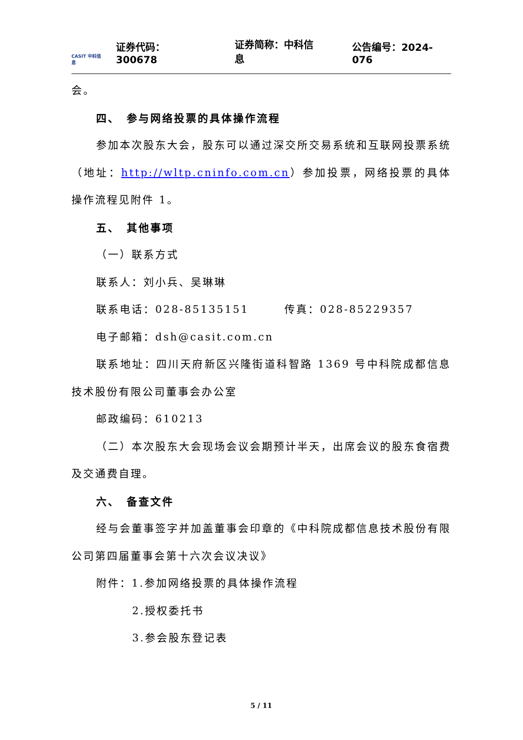CASIT 中科信息
证券代码：300678 证券简称：中科信息 公告编号：2024-076
会。
四、　参与网络投票的具体操作流程
参加本次股东大会，股东可以通过深交所交易系统和互联网投票系统（地址：http://wltp.cninfo.com.cn）参加投票，网络投票的具体操作流程见附件 1。
五、　其他事项
（一）联系方式
联系人：刘小兵、吴琳琳
联系电话：028-85135151　　　传真：028-85229357
电子邮箱：dsh@casit.com.cn
联系地址：四川天府新区兴隆街道科智路 1369 号中科院成都信息技术股份有限公司董事会办公室
邮政编码：610213
（二）本次股东大会现场会议会期预计半天，出席会议的股东食宿费及交通费自理。
六、　备查文件
经与会董事签字并加盖董事会印章的《中科院成都信息技术股份有限公司第四届董事会第十六次会议决议》
附件：1.参加网络投票的具体操作流程
2.授权委托书
3.参会股东登记表
5 / 11